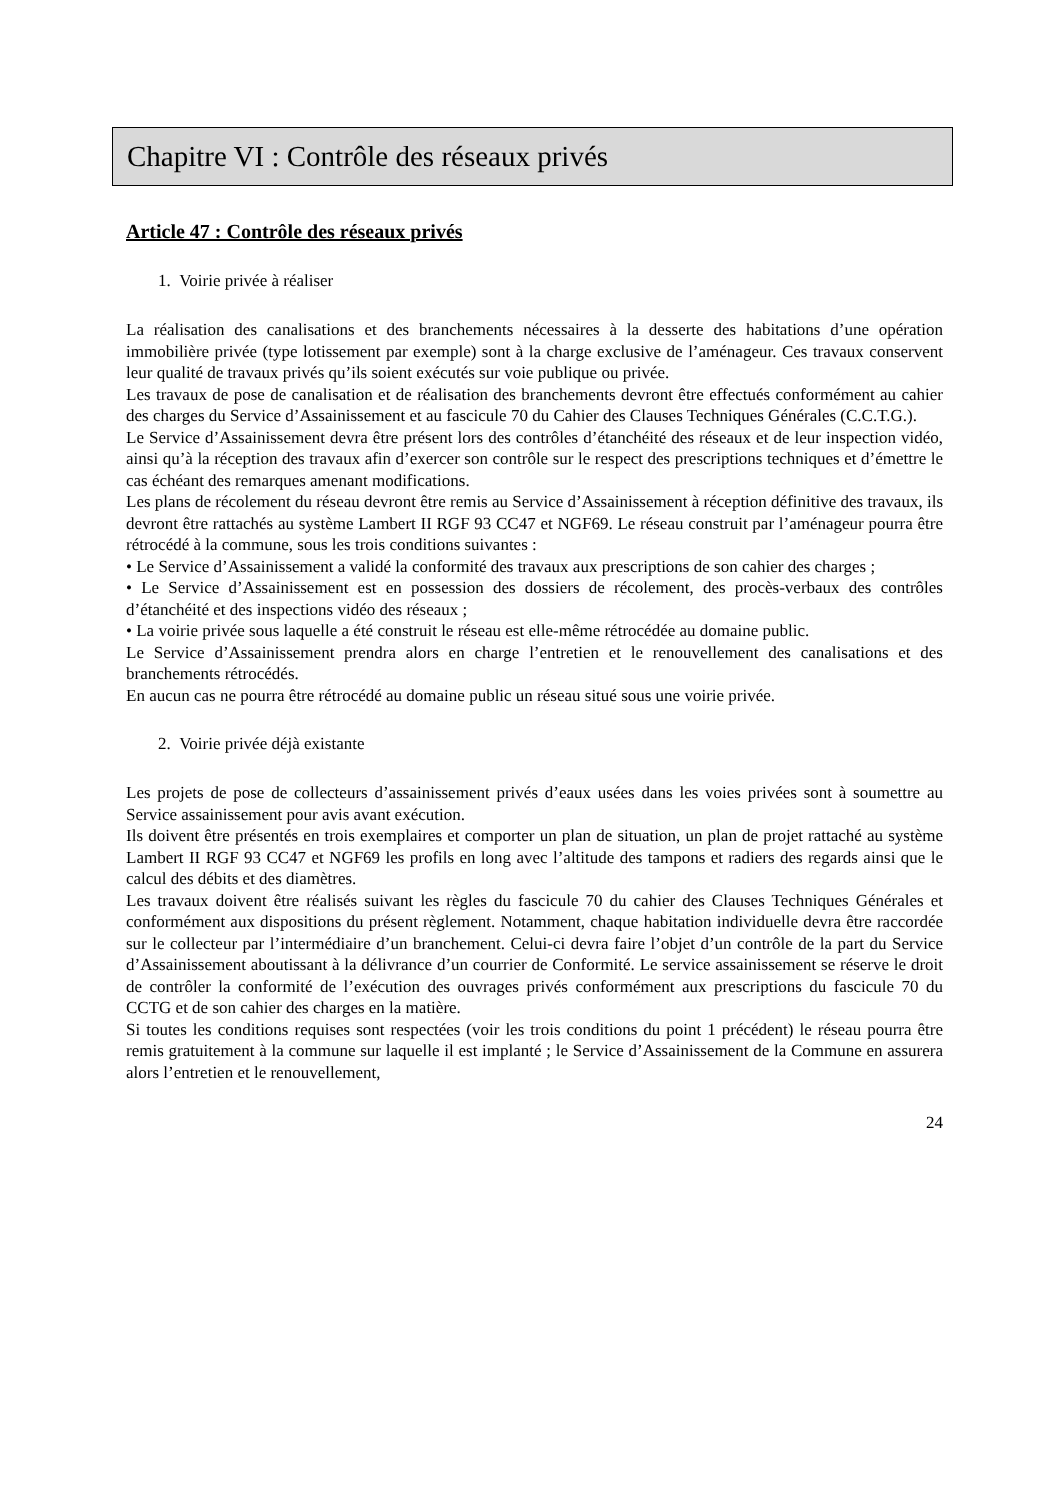Chapitre VI : Contrôle des réseaux privés
Article 47 : Contrôle des réseaux privés
1. Voirie privée à réaliser
La réalisation des canalisations et des branchements nécessaires à la desserte des habitations d’une opération immobilière privée (type lotissement par exemple) sont à la charge exclusive de l’aménageur. Ces travaux conservent leur qualité de travaux privés qu’ils soient exécutés sur voie publique ou privée.
Les travaux de pose de canalisation et de réalisation des branchements devront être effectués conformément au cahier des charges du Service d’Assainissement et au fascicule 70 du Cahier des Clauses Techniques Générales (C.C.T.G.).
Le Service d’Assainissement devra être présent lors des contrôles d’étanchéité des réseaux et de leur inspection vidéo, ainsi qu’à la réception des travaux afin d’exercer son contrôle sur le respect des prescriptions techniques et d’émettre le cas échéant des remarques amenant modifications.
Les plans de récolement du réseau devront être remis au Service d’Assainissement à réception définitive des travaux, ils devront être rattachés au système Lambert II RGF 93 CC47 et NGF69. Le réseau construit par l’aménageur pourra être rétrocédé à la commune, sous les trois conditions suivantes :
• Le Service d’Assainissement a validé la conformité des travaux aux prescriptions de son cahier des charges ;
• Le Service d’Assainissement est en possession des dossiers de récolement, des procès-verbaux des contrôles d’étanchéité et des inspections vidéo des réseaux ;
• La voirie privée sous laquelle a été construit le réseau est elle-même rétrocédée au domaine public.
Le Service d’Assainissement prendra alors en charge l’entretien et le renouvellement des canalisations et des branchements rétrocédés.
En aucun cas ne pourra être rétrocédé au domaine public un réseau situé sous une voirie privée.
2. Voirie privée déjà existante
Les projets de pose de collecteurs d’assainissement privés d’eaux usées dans les voies privées sont à soumettre au Service assainissement pour avis avant exécution.
Ils doivent être présentés en trois exemplaires et comporter un plan de situation, un plan de projet rattaché au système Lambert II RGF 93 CC47 et NGF69 les profils en long avec l’altitude des tampons et radiers des regards ainsi que le calcul des débits et des diamètres.
Les travaux doivent être réalisés suivant les règles du fascicule 70 du cahier des Clauses Techniques Générales et conformément aux dispositions du présent règlement. Notamment, chaque habitation individuelle devra être raccordée sur le collecteur par l’intermédiaire d’un branchement. Celui-ci devra faire l’objet d’un contrôle de la part du Service d’Assainissement aboutissant à la délivrance d’un courrier de Conformité. Le service assainissement se réserve le droit de contrôler la conformité de l’exécution des ouvrages privés conformément aux prescriptions du fascicule 70 du CCTG et de son cahier des charges en la matière.
Si toutes les conditions requises sont respectées (voir les trois conditions du point 1 précédent) le réseau pourra être remis gratuitement à la commune sur laquelle il est implanté ; le Service d’Assainissement de la Commune en assurera alors l’entretien et le renouvellement,
24